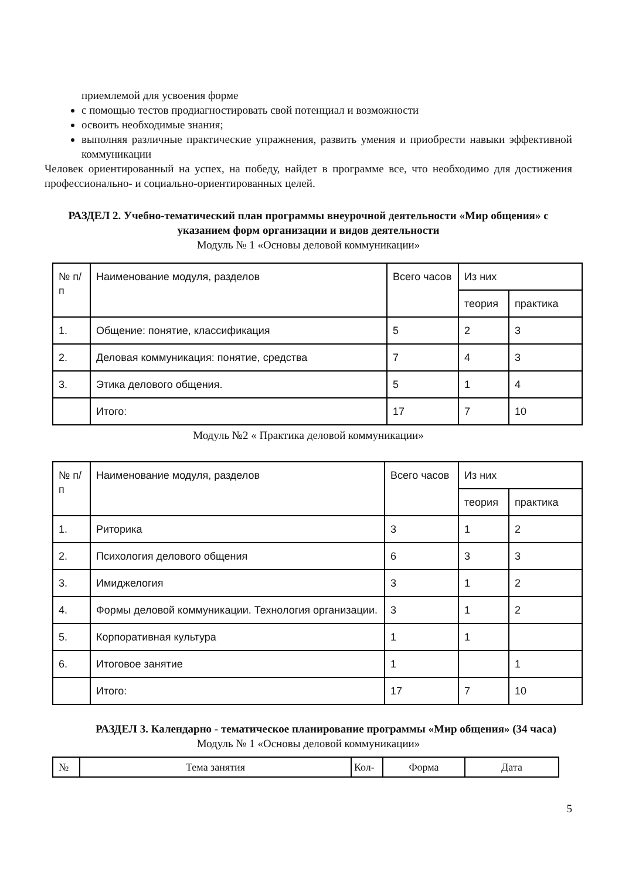приемлемой для усвоения форме
с помощью тестов продиагностировать свой потенциал и возможности
освоить необходимые знания;
выполняя различные практические упражнения, развить умения и приобрести навыки эффективной коммуникации
Человек ориентированный на успех, на победу, найдет в программе все, что необходимо для достижения профессионально- и социально-ориентированных целей.
РАЗДЕЛ 2. Учебно-тематический план программы внеурочной деятельности «Мир общения» с указанием форм организации и видов деятельности
Модуль № 1 «Основы деловой коммуникации»
| № п/п | Наименование модуля, разделов | Всего часов | Из них | |
| --- | --- | --- | --- | --- |
| | | | теория | практика |
| 1. | Общение: понятие, классификация | 5 | 2 | 3 |
| 2. | Деловая коммуникация: понятие, средства | 7 | 4 | 3 |
| 3. | Этика делового общения. | 5 | 1 | 4 |
| | Итого: | 17 | 7 | 10 |
Модуль №2 « Практика деловой коммуникации»
| № п/п | Наименование модуля, разделов | Всего часов | Из них | |
| --- | --- | --- | --- | --- |
| | | | теория | практика |
| 1. | Риторика | 3 | 1 | 2 |
| 2. | Психология делового общения | 6 | 3 | 3 |
| 3. | Имиджелогия | 3 | 1 | 2 |
| 4. | Формы деловой коммуникации. Технология организации. | 3 | 1 | 2 |
| 5. | Корпоративная культура | 1 | 1 | |
| 6. | Итоговое занятие | 1 | | 1 |
| | Итого: | 17 | 7 | 10 |
РАЗДЕЛ 3. Календарно - тематическое планирование программы «Мир общения» (34 часа)
Модуль № 1 «Основы деловой коммуникации»
| № | Тема занятия | Кол- | Форма | Дата |
| --- | --- | --- | --- | --- |
5